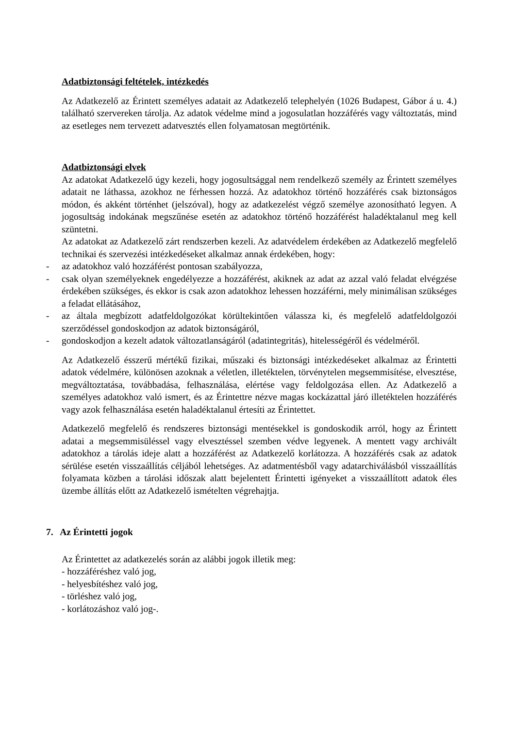Adatbiztonsági feltételek, intézkedés
Az Adatkezelő az Érintett személyes adatait az Adatkezelő telephelyén (1026 Budapest, Gábor á u. 4.) található szervereken tárolja. Az adatok védelme mind a jogosulatlan hozzáférés vagy változtatás, mind az esetleges nem tervezett adatvesztés ellen folyamatosan megtörténik.
Adatbiztonsági elvek
Az adatokat Adatkezelő úgy kezeli, hogy jogosultsággal nem rendelkező személy az Érintett személyes adatait ne láthassa, azokhoz ne férhessen hozzá. Az adatokhoz történő hozzáférés csak biztonságos módon, és akként történhet (jelszóval), hogy az adatkezelést végző személye azonosítható legyen. A jogosultság indokának megszűnése esetén az adatokhoz történő hozzáférést haladéktalanul meg kell szüntetni.
Az adatokat az Adatkezelő zárt rendszerben kezeli. Az adatvédelem érdekében az Adatkezelő megfelelő technikai és szervezési intézkedéseket alkalmaz annak érdekében, hogy:
- az adatokhoz való hozzáférést pontosan szabályozza,
- csak olyan személyeknek engedélyezze a hozzáférést, akiknek az adat az azzal való feladat elvégzése érdekében szükséges, és ekkor is csak azon adatokhoz lehessen hozzáférni, mely minimálisan szükséges a feladat ellátásához,
- az általa megbízott adatfeldolgozókat körültekintően válassza ki, és megfelelő adatfeldolgozói szerződéssel gondoskodjon az adatok biztonságáról,
- gondoskodjon a kezelt adatok változatlanságáról (adatintegritás), hitelességéről és védelméről.
Az Adatkezelő ésszerű mértékű fizikai, műszaki és biztonsági intézkedéseket alkalmaz az Érintetti adatok védelmére, különösen azoknak a véletlen, illetéktelen, törvénytelen megsemmisítése, elvesztése, megváltoztatása, továbbadása, felhasználása, elértése vagy feldolgozása ellen. Az Adatkezelő a személyes adatokhoz való ismert, és az Érintettre nézve magas kockázattal járó illetéktelen hozzáférés vagy azok felhasználása esetén haladéktalanul értesíti az Érintettet.
Adatkezelő megfelelő és rendszeres biztonsági mentésekkel is gondoskodik arról, hogy az Érintett adatai a megsemmisüléssel vagy elvesztéssel szemben védve legyenek. A mentett vagy archivált adatokhoz a tárolás ideje alatt a hozzáférést az Adatkezelő korlátozza. A hozzáférés csak az adatok sérülése esetén visszaállítás céljából lehetséges. Az adatmentésből vagy adatarchiválásból visszaállítás folyamata közben a tárolási időszak alatt bejelentett Érintetti igényeket a visszaállított adatok éles üzembe állítás előtt az Adatkezelő ismételten végrehajtja.
7. Az Érintetti jogok
Az Érintettet az adatkezelés során az alábbi jogok illetik meg:
- hozzáféréshez való jog,
- helyesbítéshez való jog,
- törléshez való jog,
- korlátozáshoz való jog-.